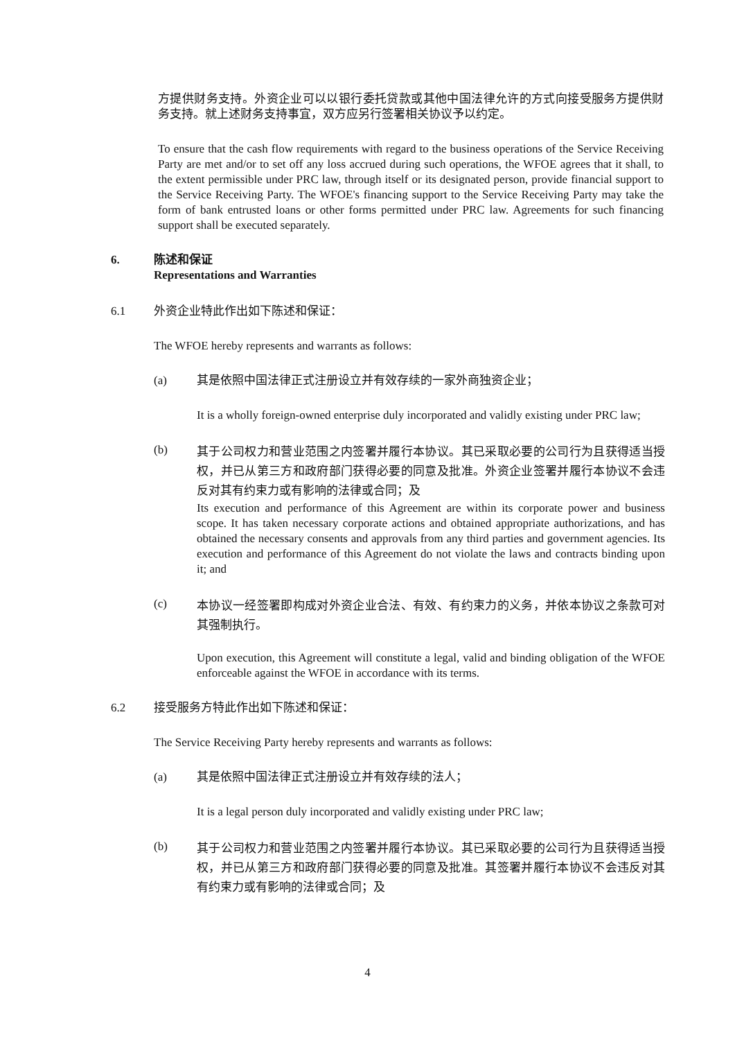方提供财务支持。外资企业可以以银行委托贷款或其他中国法律允许的方式向接受服务方提供财务支持。就上述财务支持事宜，双方应另行签署相关协议予以约定。
To ensure that the cash flow requirements with regard to the business operations of the Service Receiving Party are met and/or to set off any loss accrued during such operations, the WFOE agrees that it shall, to the extent permissible under PRC law, through itself or its designated person, provide financial support to the Service Receiving Party. The WFOE's financing support to the Service Receiving Party may take the form of bank entrusted loans or other forms permitted under PRC law. Agreements for such financing support shall be executed separately.
6. 陈述和保证
Representations and Warranties
6.1 外资企业特此作出如下陈述和保证：
The WFOE hereby represents and warrants as follows:
(a) 其是依照中国法律正式注册设立并有效存续的一家外商独资企业；
It is a wholly foreign-owned enterprise duly incorporated and validly existing under PRC law;
(b)
其于公司权力和营业范围之内签署并履行本协议。其已采取必要的公司行为且获得适当授权，并已从第三方和政府部门获得必要的同意及批准。外资企业签署并履行本协议不会违反对其有约束力或有影响的法律或合同；及
Its execution and performance of this Agreement are within its corporate power and business scope. It has taken necessary corporate actions and obtained appropriate authorizations, and has obtained the necessary consents and approvals from any third parties and government agencies. Its execution and performance of this Agreement do not violate the laws and contracts binding upon it; and
(c)
本协议一经签署即构成对外资企业合法、有效、有约束力的义务，并依本协议之条款可对其强制执行。
Upon execution, this Agreement will constitute a legal, valid and binding obligation of the WFOE enforceable against the WFOE in accordance with its terms.
6.2 接受服务方特此作出如下陈述和保证：
The Service Receiving Party hereby represents and warrants as follows:
(a) 其是依照中国法律正式注册设立并有效存续的法人；
It is a legal person duly incorporated and validly existing under PRC law;
(b)
其于公司权力和营业范围之内签署并履行本协议。其已采取必要的公司行为且获得适当授权，并已从第三方和政府部门获得必要的同意及批准。其签署并履行本协议不会违反对其有约束力或有影响的法律或合同；及
4